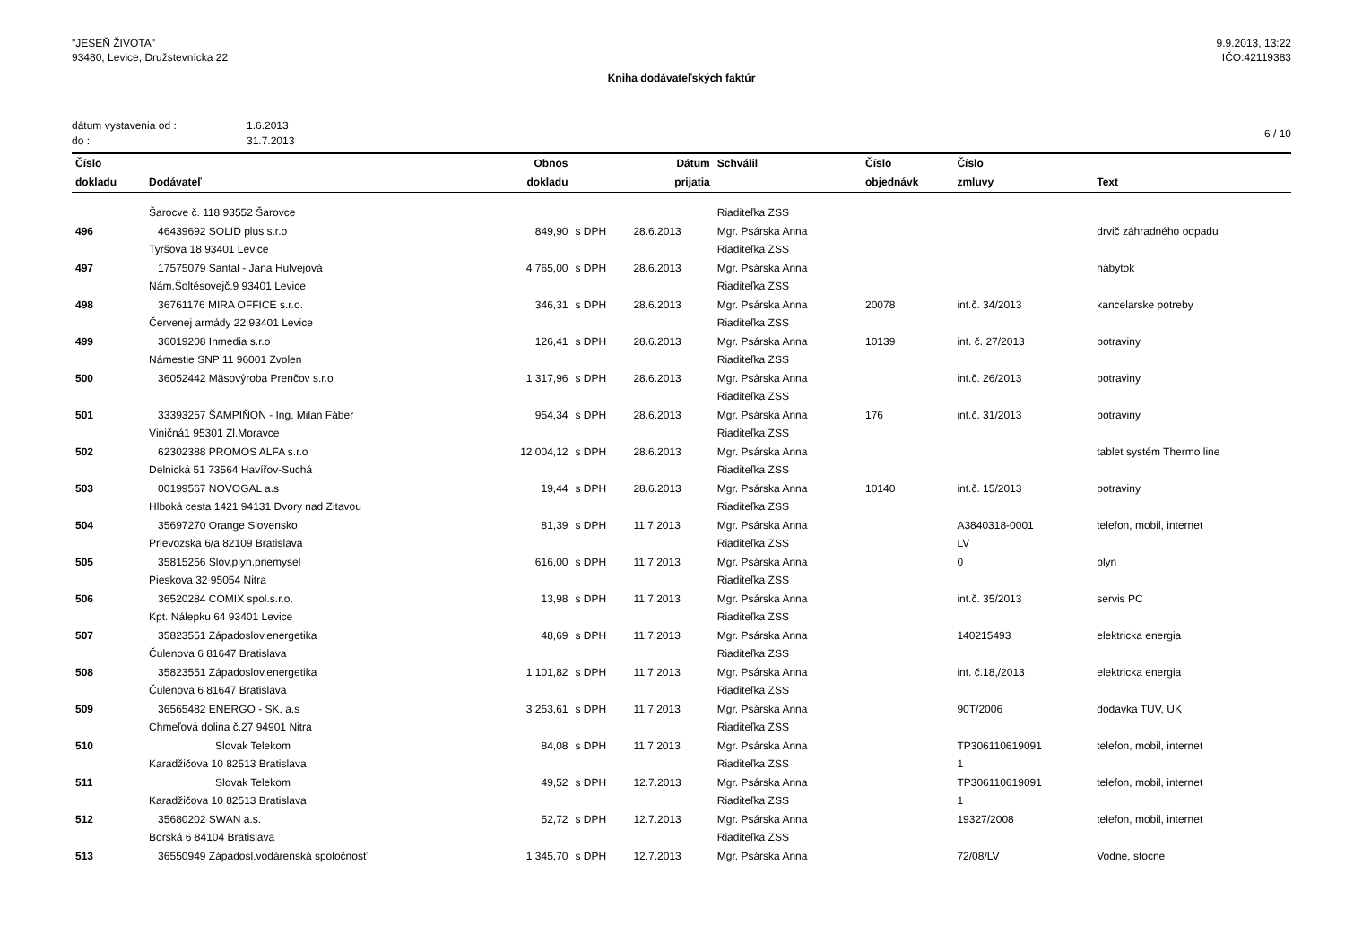"JESEŇ ŽIVOTA"
93480, Levice, Družstevnícka 22
9.9.2013, 13:22
IČO:42119383
Kniha dodávateľských faktúr
dátum vystavenia od :
do :
1.6.2013
31.7.2013
6 / 10
| Číslo | | Obnos | | Dátum | Schválil | Číslo | Číslo | |
| --- | --- | --- | --- | --- | --- | --- | --- | --- |
| dokladu | Dodávateľ | dokladu | | prijatia | | objednávk | zmluvy | Text |
| | Šarocve č. 118 93552 Šarovce | | | | Riaditeľka ZSS | | | |
| 496 | 46439692 SOLID plus s.r.o | 849,90 | s DPH | 28.6.2013 | Mgr. Psárska Anna | | | drvič záhradného odpadu |
| | Tyršova 18 93401 Levice | | | | Riaditeľka ZSS | | | |
| 497 | 17575079 Santal - Jana Hulvejová | 4 765,00 | s DPH | 28.6.2013 | Mgr. Psárska Anna | | | nábytok |
| | Nám.Šoltésovejč.9 93401 Levice | | | | Riaditeľka ZSS | | | |
| 498 | 36761176 MIRA OFFICE s.r.o. | 346,31 | s DPH | 28.6.2013 | Mgr. Psárska Anna | 20078 | int.č. 34/2013 | kancelarske potreby |
| | Červenej armády 22 93401 Levice | | | | Riaditeľka ZSS | | | |
| 499 | 36019208 Inmedia s.r.o | 126,41 | s DPH | 28.6.2013 | Mgr. Psárska Anna | 10139 | int. č. 27/2013 | potraviny |
| | Námestie SNP 11 96001 Zvolen | | | | Riaditeľka ZSS | | | |
| 500 | 36052442 Mäsovýroba Prenčov s.r.o | 1 317,96 | s DPH | 28.6.2013 | Mgr. Psárska Anna | | int.č. 26/2013 | potraviny |
| | | | | | Riaditeľka ZSS | | | |
| 501 | 33393257 ŠAMPIŇON - Ing. Milan Fáber | 954,34 | s DPH | 28.6.2013 | Mgr. Psárska Anna | 176 | int.č. 31/2013 | potraviny |
| | Viničná1 95301 Zl.Moravce | | | | Riaditeľka ZSS | | | |
| 502 | 62302388 PROMOS ALFA s.r.o | 12 004,12 | s DPH | 28.6.2013 | Mgr. Psárska Anna | | | tablet systém Thermo line |
| | Delnická 51 73564 Havířov-Suchá | | | | Riaditeľka ZSS | | | |
| 503 | 00199567 NOVOGAL a.s | 19,44 | s DPH | 28.6.2013 | Mgr. Psárska Anna | 10140 | int.č. 15/2013 | potraviny |
| | Hlboká cesta 1421 94131 Dvory nad Zitavou | | | | Riaditeľka ZSS | | | |
| 504 | 35697270 Orange Slovensko | 81,39 | s DPH | 11.7.2013 | Mgr. Psárska Anna | | A3840318-0001 | telefon, mobil, internet |
| | Prievozska 6/a 82109 Bratislava | | | | Riaditeľka ZSS | | LV | |
| 505 | 35815256 Slov.plyn.priemysel | 616,00 | s DPH | 11.7.2013 | Mgr. Psárska Anna | | 0 | plyn |
| | Pieskova 32 95054 Nitra | | | | Riaditeľka ZSS | | | |
| 506 | 36520284 COMIX spol.s.r.o. | 13,98 | s DPH | 11.7.2013 | Mgr. Psárska Anna | | int.č. 35/2013 | servis PC |
| | Kpt. Nálepku 64 93401 Levice | | | | Riaditeľka ZSS | | | |
| 507 | 35823551 Západoslov.energetika | 48,69 | s DPH | 11.7.2013 | Mgr. Psárska Anna | | 140215493 | elektricka energia |
| | Čulenova 6 81647 Bratislava | | | | Riaditeľka ZSS | | | |
| 508 | 35823551 Západoslov.energetika | 1 101,82 | s DPH | 11.7.2013 | Mgr. Psárska Anna | | int. č.18,/2013 | elektricka energia |
| | Čulenova 6 81647 Bratislava | | | | Riaditeľka ZSS | | | |
| 509 | 36565482 ENERGO - SK, a.s | 3 253,61 | s DPH | 11.7.2013 | Mgr. Psárska Anna | | 90T/2006 | dodavka TUV, UK |
| | Chmeľová dolina č.27 94901 Nitra | | | | Riaditeľka ZSS | | | |
| 510 | Slovak Telekom | 84,08 | s DPH | 11.7.2013 | Mgr. Psárska Anna | | TP306110619091 | telefon, mobil, internet |
| | Karadžičova 10 82513 Bratislava | | | | Riaditeľka ZSS | | 1 | |
| 511 | Slovak Telekom | 49,52 | s DPH | 12.7.2013 | Mgr. Psárska Anna | | TP306110619091 | telefon, mobil, internet |
| | Karadžičova 10 82513 Bratislava | | | | Riaditeľka ZSS | | 1 | |
| 512 | 35680202 SWAN a.s. | 52,72 | s DPH | 12.7.2013 | Mgr. Psárska Anna | | 19327/2008 | telefon, mobil, internet |
| | Borská 6 84104 Bratislava | | | | Riaditeľka ZSS | | | |
| 513 | 36550949 Západosl.vodárenská spoločnosť | 1 345,70 | s DPH | 12.7.2013 | Mgr. Psárska Anna | | 72/08/LV | Vodne, stocne |